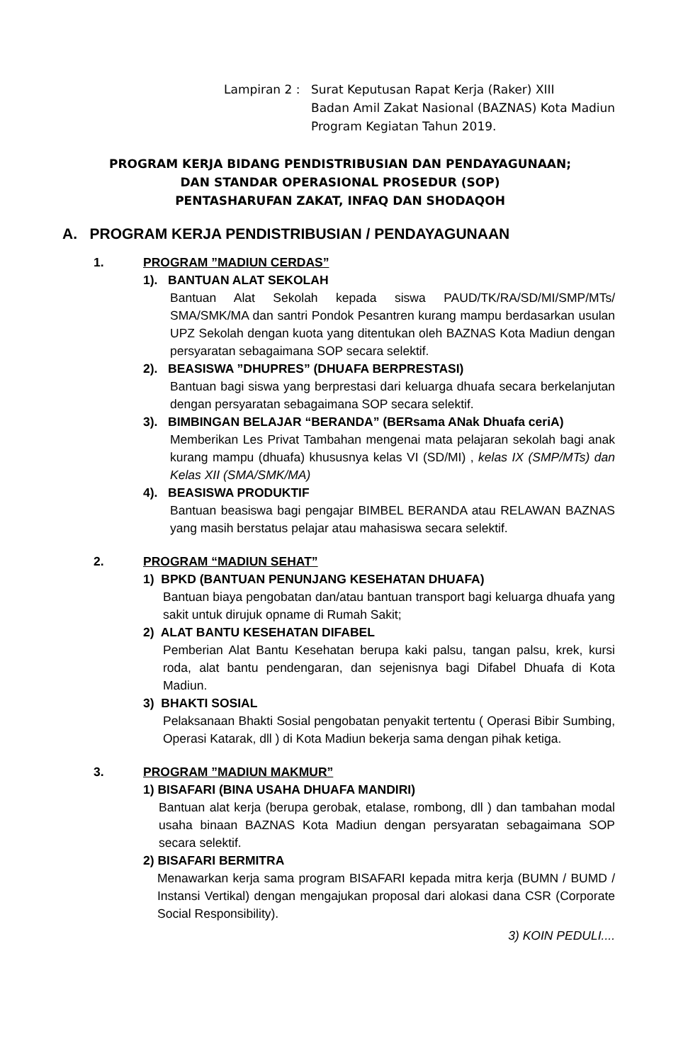| Lampiran 2 : | Surat Keputusan Rapat Kerja (Raker) XIII Badan Amil Zakat Nasional (BAZNAS) Kota Madiun Program Kegiatan Tahun 2019. |
PROGRAM KERJA BIDANG PENDISTRIBUSIAN DAN PENDAYAGUNAAN;
DAN STANDAR OPERASIONAL PROSEDUR (SOP)
PENTASHARUFAN ZAKAT, INFAQ DAN SHODAQOH
A. PROGRAM KERJA PENDISTRIBUSIAN / PENDAYAGUNAAN
1. PROGRAM ”MADIUN CERDAS”
1). BANTUAN ALAT SEKOLAH
Bantuan Alat Sekolah kepada siswa PAUD/TK/RA/SD/MI/SMP/MTs/ SMA/SMK/MA dan santri Pondok Pesantren kurang mampu berdasarkan usulan UPZ Sekolah dengan kuota yang ditentukan oleh BAZNAS Kota Madiun dengan persyaratan sebagaimana SOP secara selektif.
2). BEASISWA ”DHUPRES” (DHUAFA BERPRESTASI)
Bantuan bagi siswa yang berprestasi dari keluarga dhuafa secara berkelanjutan dengan persyaratan sebagaimana SOP secara selektif.
3). BIMBINGAN BELAJAR “BERANDA” (BERsama ANak Dhuafa ceriA)
Memberikan Les Privat Tambahan mengenai mata pelajaran sekolah bagi anak kurang mampu (dhuafa) khususnya kelas VI (SD/MI) , kelas IX (SMP/MTs) dan Kelas XII (SMA/SMK/MA)
4). BEASISWA PRODUKTIF
Bantuan beasiswa bagi pengajar BIMBEL BERANDA atau RELAWAN BAZNAS yang masih berstatus pelajar atau mahasiswa secara selektif.
2. PROGRAM “MADIUN SEHAT”
1) BPKD (BANTUAN PENUNJANG KESEHATAN DHUAFA)
Bantuan biaya pengobatan dan/atau bantuan transport bagi keluarga dhuafa yang sakit untuk dirujuk opname di Rumah Sakit;
2) ALAT BANTU KESEHATAN DIFABEL
Pemberian Alat Bantu Kesehatan berupa kaki palsu, tangan palsu, krek, kursi roda, alat bantu pendengaran, dan sejenisnya bagi Difabel Dhuafa di Kota Madiun.
3) BHAKTI SOSIAL
Pelaksanaan Bhakti Sosial pengobatan penyakit tertentu ( Operasi Bibir Sumbing, Operasi Katarak, dll ) di Kota Madiun bekerja sama dengan pihak ketiga.
3. PROGRAM ”MADIUN MAKMUR”
1) BISAFARI (BINA USAHA DHUAFA MANDIRI)
Bantuan alat kerja (berupa gerobak, etalase, rombong, dll ) dan tambahan modal usaha binaan BAZNAS Kota Madiun dengan persyaratan sebagaimana SOP secara selektif.
2) BISAFARI BERMITRA
Menawarkan kerja sama program BISAFARI kepada mitra kerja (BUMN / BUMD / Instansi Vertikal) dengan mengajukan proposal dari alokasi dana CSR (Corporate Social Responsibility).
3) KOIN PEDULI....